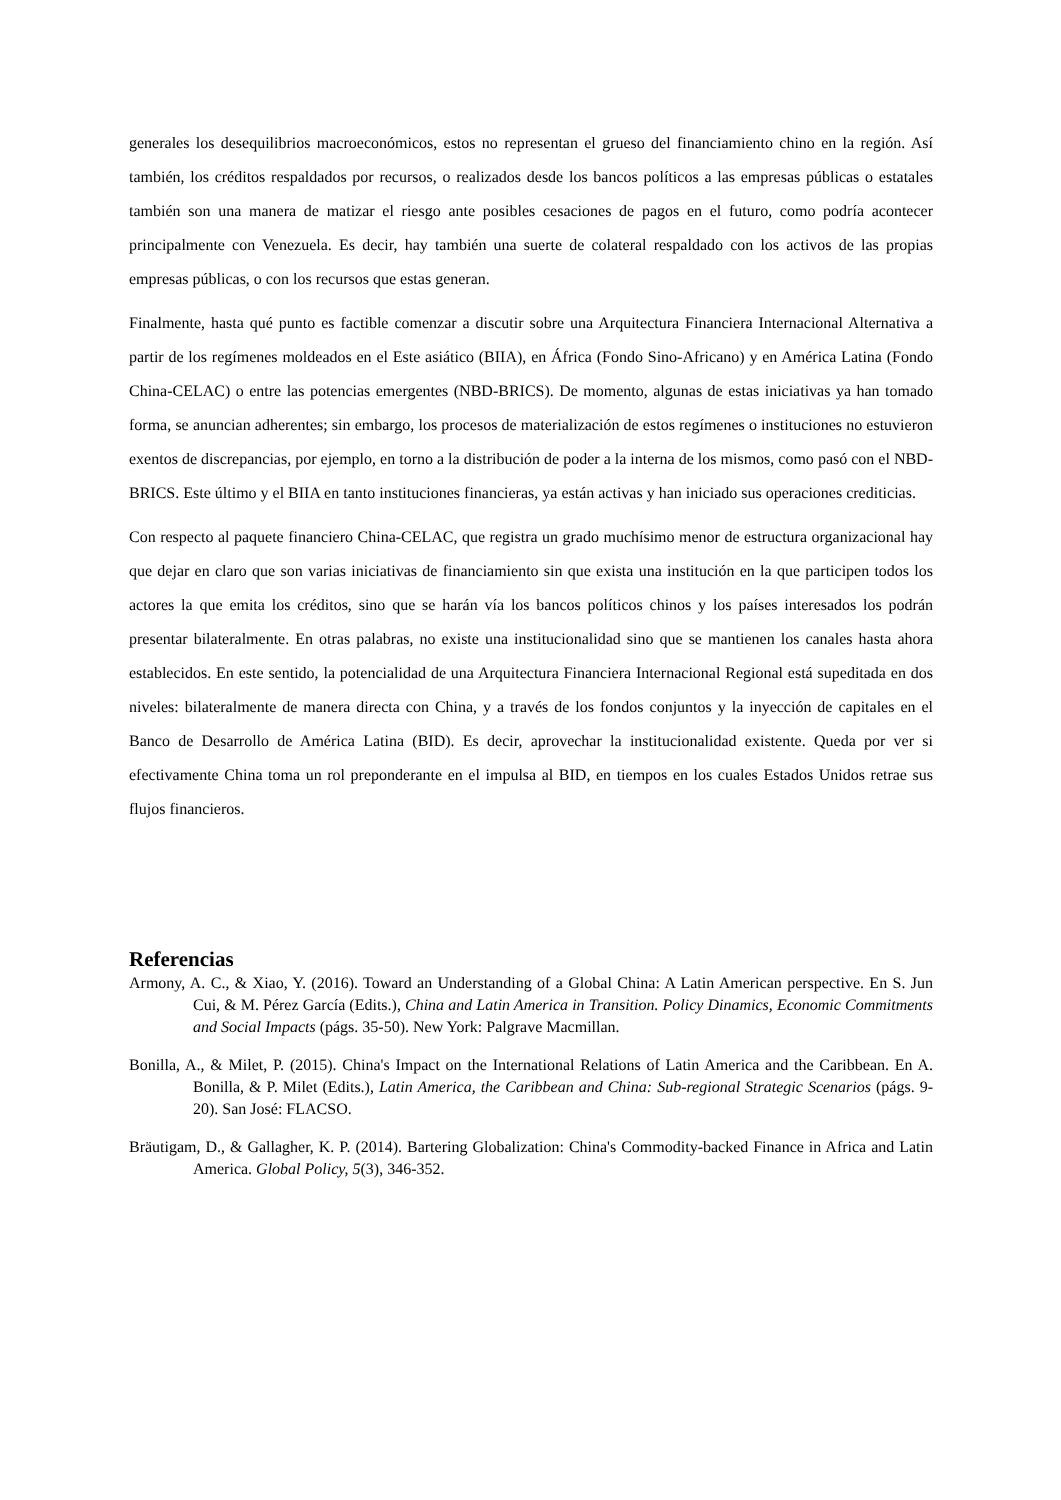generales los desequilibrios macroeconómicos, estos no representan el grueso del financiamiento chino en la región. Así también, los créditos respaldados por recursos, o realizados desde los bancos políticos a las empresas públicas o estatales también son una manera de matizar el riesgo ante posibles cesaciones de pagos en el futuro, como podría acontecer principalmente con Venezuela. Es decir, hay también una suerte de colateral respaldado con los activos de las propias empresas públicas, o con los recursos que estas generan.
Finalmente, hasta qué punto es factible comenzar a discutir sobre una Arquitectura Financiera Internacional Alternativa a partir de los regímenes moldeados en el Este asiático (BIIA), en África (Fondo Sino-Africano) y en América Latina (Fondo China-CELAC) o entre las potencias emergentes (NBD-BRICS). De momento, algunas de estas iniciativas ya han tomado forma, se anuncian adherentes; sin embargo, los procesos de materialización de estos regímenes o instituciones no estuvieron exentos de discrepancias, por ejemplo, en torno a la distribución de poder a la interna de los mismos, como pasó con el NBD-BRICS. Este último y el BIIA en tanto instituciones financieras, ya están activas y han iniciado sus operaciones crediticias.
Con respecto al paquete financiero China-CELAC, que registra un grado muchísimo menor de estructura organizacional hay que dejar en claro que son varias iniciativas de financiamiento sin que exista una institución en la que participen todos los actores la que emita los créditos, sino que se harán vía los bancos políticos chinos y los países interesados los podrán presentar bilateralmente. En otras palabras, no existe una institucionalidad sino que se mantienen los canales hasta ahora establecidos. En este sentido, la potencialidad de una Arquitectura Financiera Internacional Regional está supeditada en dos niveles: bilateralmente de manera directa con China, y a través de los fondos conjuntos y la inyección de capitales en el Banco de Desarrollo de América Latina (BID). Es decir, aprovechar la institucionalidad existente. Queda por ver si efectivamente China toma un rol preponderante en el impulsa al BID, en tiempos en los cuales Estados Unidos retrae sus flujos financieros.
Referencias
Armony, A. C., & Xiao, Y. (2016). Toward an Understanding of a Global China: A Latin American perspective. En S. Jun Cui, & M. Pérez García (Edits.), China and Latin America in Transition. Policy Dinamics, Economic Commitments and Social Impacts (págs. 35-50). New York: Palgrave Macmillan.
Bonilla, A., & Milet, P. (2015). China's Impact on the International Relations of Latin America and the Caribbean. En A. Bonilla, & P. Milet (Edits.), Latin America, the Caribbean and China: Sub-regional Strategic Scenarios (págs. 9-20). San José: FLACSO.
Bräutigam, D., & Gallagher, K. P. (2014). Bartering Globalization: China's Commodity-backed Finance in Africa and Latin America. Global Policy, 5(3), 346-352.